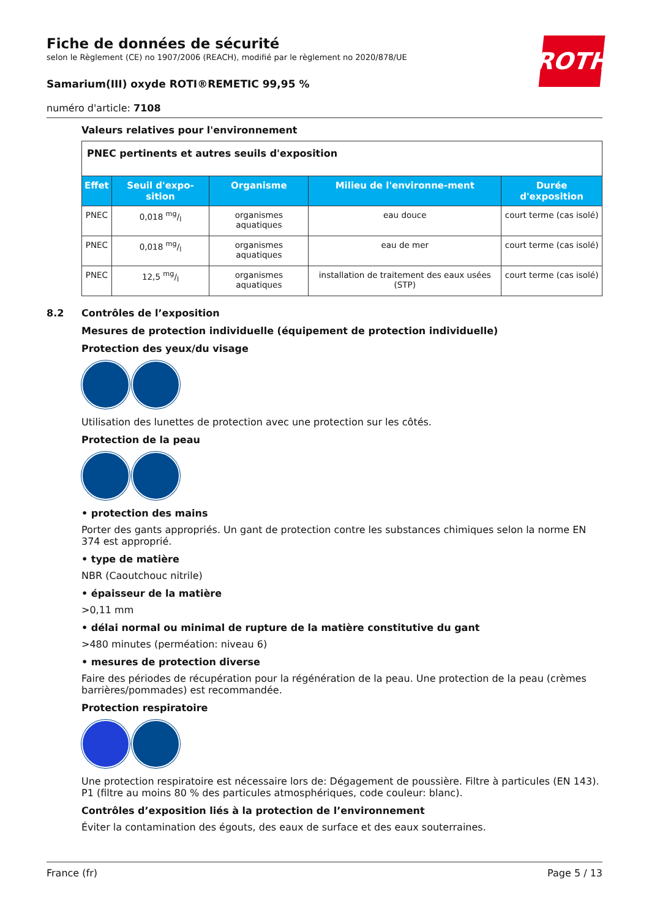ROTH
Fiche de données de sécurité
selon le Règlement (CE) no 1907/2006 (REACH), modifié par le règlement no 2020/878/UE
Samarium(III) oxyde ROTI®REMETIC 99,95 %
numéro d'article: 7108
Valeurs relatives pour l'environnement
| PNEC pertinents et autres seuils d'exposition | | | | |
| Effet | Seuil d'expo-sition | Organisme | Milieu de l'environne-ment | Durée d'exposition |
| PNEC | 0,018 mg/l | organismes aquatiques | eau douce | court terme (cas isolé) |
| PNEC | 0,018 mg/l | organismes aquatiques | eau de mer | court terme (cas isolé) |
| PNEC | 12,5 mg/l | organismes aquatiques | installation de traitement des eaux usées (STP) | court terme (cas isolé) |
8.2 Contrôles de l’exposition
Mesures de protection individuelle (équipement de protection individuelle)
Protection des yeux/du visage
Utilisation des lunettes de protection avec une protection sur les côtés.
Protection de la peau
• protection des mains
Porter des gants appropriés. Un gant de protection contre les substances chimiques selon la norme EN 374 est approprié.
• type de matière
NBR (Caoutchouc nitrile)
• épaisseur de la matière
>0,11 mm
• délai normal ou minimal de rupture de la matière constitutive du gant
>480 minutes (perméation: niveau 6)
• mesures de protection diverse
Faire des périodes de récupération pour la régénération de la peau. Une protection de la peau (crèmes barrières/pommades) est recommandée.
Protection respiratoire
Une protection respiratoire est nécessaire lors de: Dégagement de poussière. Filtre à particules (EN 143). P1 (filtre au moins 80 % des particules atmosphériques, code couleur: blanc).
Contrôles d’exposition liés à la protection de l’environnement
Éviter la contamination des égouts, des eaux de surface et des eaux souterraines.
France (fr) Page 5 / 13